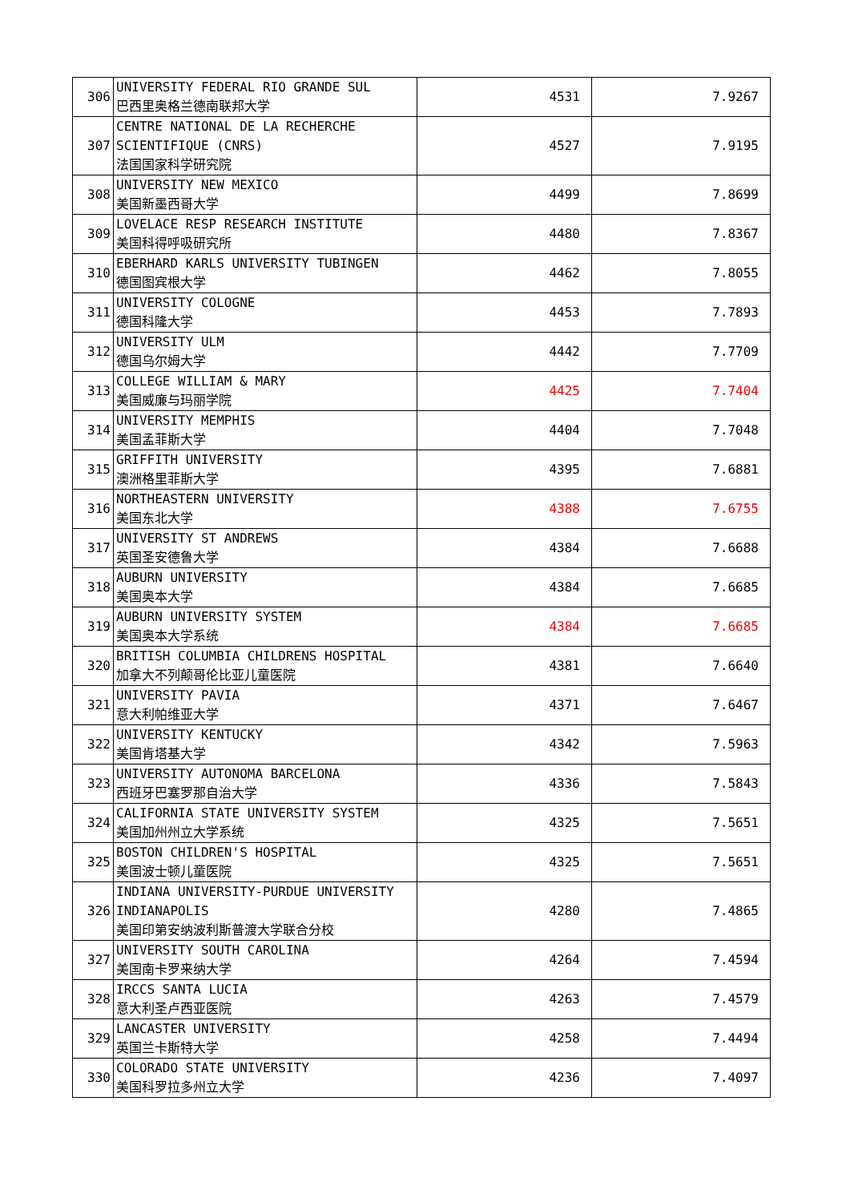| 306 | UNIVERSITY FEDERAL RIO GRANDE SUL 巴西里奥格兰德南联邦大学 | 4531 | 7.9267 |
| 307 | CENTRE NATIONAL DE LA RECHERCHE SCIENTIFIQUE (CNRS) 法国国家科学研究院 | 4527 | 7.9195 |
| 308 | UNIVERSITY NEW MEXICO 美国新墨西哥大学 | 4499 | 7.8699 |
| 309 | LOVELACE RESP RESEARCH INSTITUTE 美国科得呼吸研究所 | 4480 | 7.8367 |
| 310 | EBERHARD KARLS UNIVERSITY TUBINGEN 德国图宾根大学 | 4462 | 7.8055 |
| 311 | UNIVERSITY COLOGNE 德国科隆大学 | 4453 | 7.7893 |
| 312 | UNIVERSITY ULM 德国乌尔姆大学 | 4442 | 7.7709 |
| 313 | COLLEGE WILLIAM & MARY 美国威廉与玛丽学院 | 4425 | 7.7404 |
| 314 | UNIVERSITY MEMPHIS 美国孟菲斯大学 | 4404 | 7.7048 |
| 315 | GRIFFITH UNIVERSITY 澳洲格里菲斯大学 | 4395 | 7.6881 |
| 316 | NORTHEASTERN UNIVERSITY 美国东北大学 | 4388 | 7.6755 |
| 317 | UNIVERSITY ST ANDREWS 英国圣安德鲁大学 | 4384 | 7.6688 |
| 318 | AUBURN UNIVERSITY 美国奥本大学 | 4384 | 7.6685 |
| 319 | AUBURN UNIVERSITY SYSTEM 美国奥本大学系统 | 4384 | 7.6685 |
| 320 | BRITISH COLUMBIA CHILDRENS HOSPITAL 加拿大不列颠哥伦比亚儿童医院 | 4381 | 7.6640 |
| 321 | UNIVERSITY PAVIA 意大利帕维亚大学 | 4371 | 7.6467 |
| 322 | UNIVERSITY KENTUCKY 美国肯塔基大学 | 4342 | 7.5963 |
| 323 | UNIVERSITY AUTONOMA BARCELONA 西班牙巴塞罗那自治大学 | 4336 | 7.5843 |
| 324 | CALIFORNIA STATE UNIVERSITY SYSTEM 美国加州州立大学系统 | 4325 | 7.5651 |
| 325 | BOSTON CHILDREN'S HOSPITAL 美国波士顿儿童医院 | 4325 | 7.5651 |
| 326 | INDIANA UNIVERSITY-PURDUE UNIVERSITY INDIANAPOLIS 美国印第安纳波利斯普渡大学联合分校 | 4280 | 7.4865 |
| 327 | UNIVERSITY SOUTH CAROLINA 美国南卡罗来纳大学 | 4264 | 7.4594 |
| 328 | IRCCS SANTA LUCIA 意大利圣卢西亚医院 | 4263 | 7.4579 |
| 329 | LANCASTER UNIVERSITY 英国兰卡斯特大学 | 4258 | 7.4494 |
| 330 | COLORADO STATE UNIVERSITY 美国科罗拉多州立大学 | 4236 | 7.4097 |